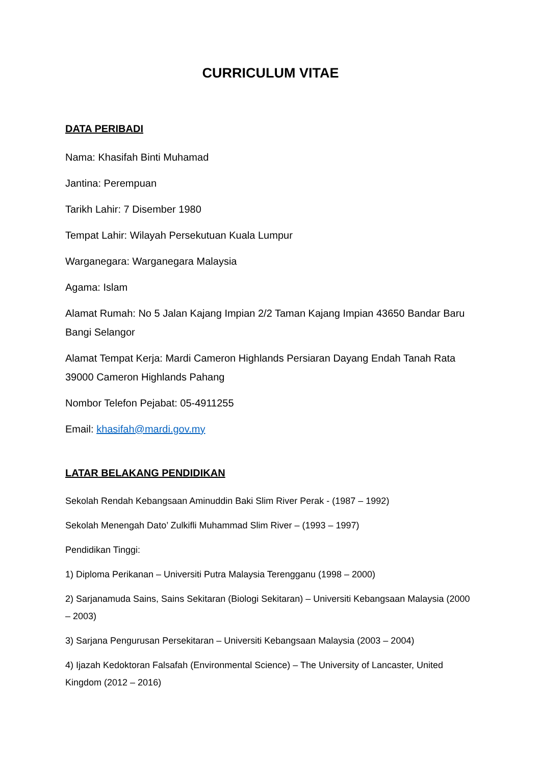CURRICULUM VITAE
DATA PERIBADI
Nama: Khasifah Binti Muhamad
Jantina: Perempuan
Tarikh Lahir: 7 Disember 1980
Tempat Lahir: Wilayah Persekutuan Kuala Lumpur
Warganegara: Warganegara Malaysia
Agama: Islam
Alamat Rumah: No 5 Jalan Kajang Impian 2/2 Taman Kajang Impian 43650 Bandar Baru Bangi Selangor
Alamat Tempat Kerja: Mardi Cameron Highlands Persiaran Dayang Endah Tanah Rata 39000 Cameron Highlands Pahang
Nombor Telefon Pejabat: 05-4911255
Email: khasifah@mardi.gov.my
LATAR BELAKANG PENDIDIKAN
Sekolah Rendah Kebangsaan Aminuddin Baki Slim River Perak - (1987 – 1992)
Sekolah Menengah Dato’ Zulkifli Muhammad Slim River – (1993 – 1997)
Pendidikan Tinggi:
1) Diploma Perikanan – Universiti Putra Malaysia Terengganu (1998 – 2000)
2) Sarjanamuda Sains, Sains Sekitaran (Biologi Sekitaran) – Universiti Kebangsaan Malaysia (2000 – 2003)
3) Sarjana Pengurusan Persekitaran – Universiti Kebangsaan Malaysia (2003 – 2004)
4) Ijazah Kedoktoran Falsafah (Environmental Science) – The University of Lancaster, United Kingdom (2012 – 2016)